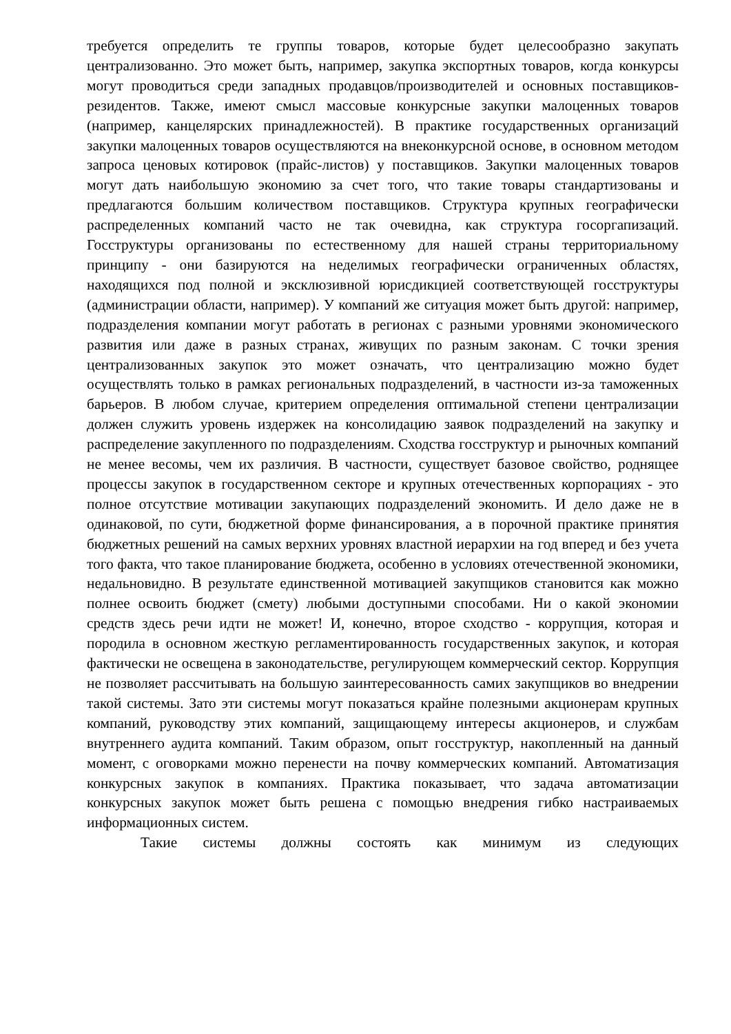требуется определить те группы товаров, которые будет целесообразно закупать централизованно. Это может быть, например, закупка экспортных товаров, когда конкурсы могут проводиться среди западных продавцов/производителей и основных поставщиков-резидентов. Также, имеют смысл массовые конкурсные закупки малоценных товаров (например, канцелярских принадлежностей). В практике государственных организаций закупки малоценных товаров осуществляются на внеконкурсной основе, в основном методом запроса ценовых котировок (прайс-листов) у поставщиков. Закупки малоценных товаров могут дать наибольшую экономию за счет того, что такие товары стандартизованы и предлагаются большим количеством поставщиков. Структура крупных географически распределенных компаний часто не так очевидна, как структура госоргапизаций. Госструктуры организованы по естественному для нашей страны территориальному принципу - они базируются на неделимых географически ограниченных областях, находящихся под полной и эксклюзивной юрисдикцией соответствующей госструктуры (администрации области, например). У компаний же ситуация может быть другой: например, подразделения компании могут работать в регионах с разными уровнями экономического развития или даже в разных странах, живущих по разным законам. С точки зрения централизованных закупок это может означать, что централизацию можно будет осуществлять только в рамках региональных подразделений, в частности из-за таможенных барьеров. В любом случае, критерием определения оптимальной степени централизации должен служить уровень издержек на консолидацию заявок подразделений на закупку и распределение закупленного по подразделениям. Сходства госструктур и рыночных компаний не менее весомы, чем их различия. В частности, существует базовое свойство, роднящее процессы закупок в государственном секторе и крупных отечественных корпорациях - это полное отсутствие мотивации закупающих подразделений экономить. И дело даже не в одинаковой, по сути, бюджетной форме финансирования, а в порочной практике принятия бюджетных решений на самых верхних уровнях властной иерархии на год вперед и без учета того факта, что такое планирование бюджета, особенно в условиях отечественной экономики, недальновидно. В результате единственной мотивацией закупщиков становится как можно полнее освоить бюджет (смету) любыми доступными способами. Ни о какой экономии средств здесь речи идти не может! И, конечно, второе сходство - коррупция, которая и породила в основном жесткую регламентированность государственных закупок, и которая фактически не освещена в законодательстве, регулирующем коммерческий сектор. Коррупция не позволяет рассчитывать на большую заинтересованность самих закупщиков во внедрении такой системы. Зато эти системы могут показаться крайне полезными акционерам крупных компаний, руководству этих компаний, защищающему интересы акционеров, и службам внутреннего аудита компаний. Таким образом, опыт госструктур, накопленный на данный момент, с оговорками можно перенести на почву коммерческих компаний. Автоматизация конкурсных закупок в компаниях. Практика показывает, что задача автоматизации конкурсных закупок может быть решена с помощью внедрения гибко настраиваемых информационных систем.
Такие системы должны состоять как минимум из следующих